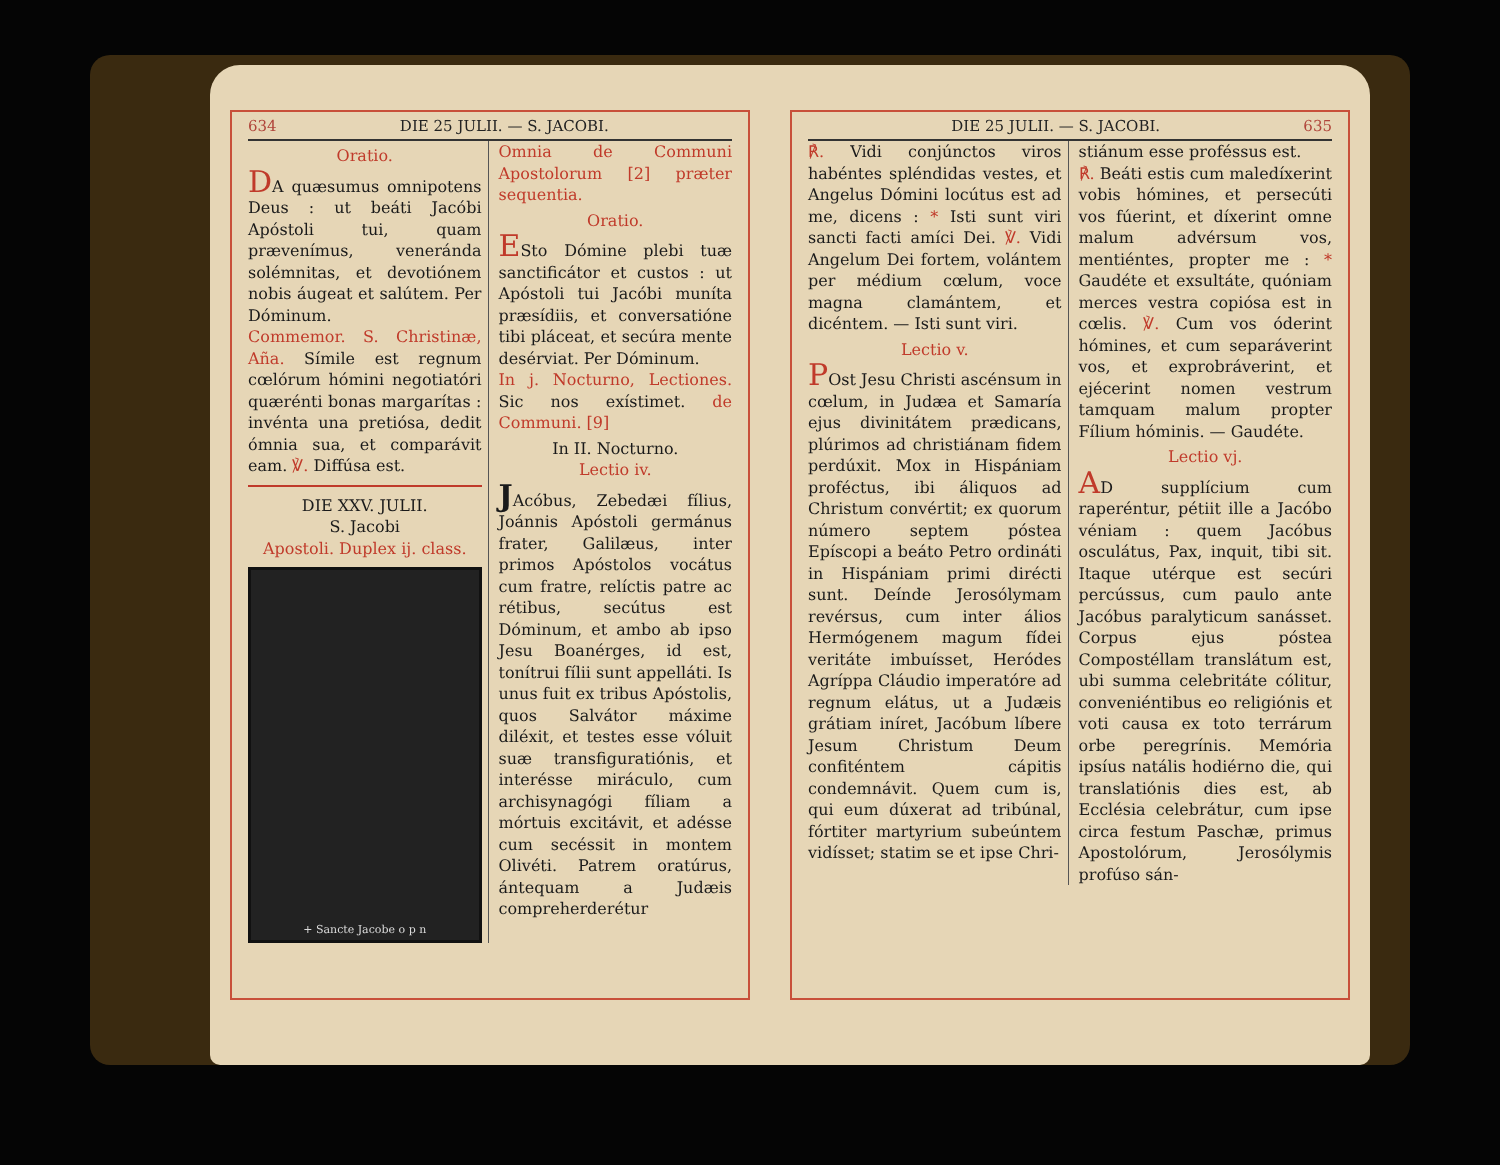634 DIE 25 JULII. — S. JACOBI.
Oratio.
DA quæsumus omnipotens Deus : ut beáti Jacóbi Apóstoli tui, quam prævenímus, veneránda solémnitas, et devotiónem nobis áugeat et salútem. Per Dóminum.
Commemor. S. Christinæ, Aña. Símile est regnum cœlórum hómini negotiatóri quærénti bonas margarítas : invénta una pretiósa, dedit ómnia sua, et comparávit eam. ℣. Diffúsa est.
DIE XXV. JULII.
S. Jacobi
Apostoli. Duplex ij. class.
+ Sancte Jacobe o p n
Omnia de Communi Apostolorum [2] præter sequentia.
Oratio.
ESto Dómine plebi tuæ sanctificátor et custos : ut Apóstoli tui Jacóbi muníta præsídiis, et conversatióne tibi pláceat, et secúra mente desérviat. Per Dóminum.
In j. Nocturno, Lectiones. Sic nos exístimet. de Communi. [9]
In II. Nocturno.
Lectio iv.
JAcóbus, Zebedæi fílius, Joánnis Apóstoli germánus frater, Galilæus, inter primos Apóstolos vocátus cum fratre, relíctis patre ac rétibus, secútus est Dóminum, et ambo ab ipso Jesu Boanérges, id est, tonítrui fílii sunt appelláti. Is unus fuit ex tribus Apóstolis, quos Salvátor máxime diléxit, et testes esse vóluit suæ transfiguratiónis, et interésse miráculo, cum archisynagógi fíliam a mórtuis excitávit, et adésse cum secéssit in montem Olivéti. Patrem oratúrus, ántequam a Judæis compreherderétur
DIE 25 JULII. — S. JACOBI. 635
℟. Vidi conjúnctos viros habéntes spléndidas vestes, et Angelus Dómini locútus est ad me, dicens : * Isti sunt viri sancti facti amíci Dei. ℣. Vidi Angelum Dei fortem, volántem per médium cœlum, voce magna clamántem, et dicéntem. — Isti sunt viri.
Lectio v.
POst Jesu Christi ascénsum in cœlum, in Judæa et Samaría ejus divinitátem prædicans, plúrimos ad christiánam fidem perdúxit. Mox in Hispániam proféctus, ibi áliquos ad Christum convértit; ex quorum número septem póstea Epíscopi a beáto Petro ordináti in Hispániam primi dirécti sunt. Deínde Jerosólymam revérsus, cum inter álios Hermógenem magum fídei veritáte imbuísset, Heródes Agríppa Cláudio imperatóre ad regnum elátus, ut a Judæis grátiam iníret, Jacóbum líbere Jesum Christum Deum confiténtem cápitis condemnávit. Quem cum is, qui eum dúxerat ad tribúnal, fórtiter martyrium subeúntem vidísset; statim se et ipse Chri-
stiánum esse proféssus est.
℟. Beáti estis cum maledíxerint vobis hómines, et persecúti vos fúerint, et díxerint omne malum advérsum vos, mentiéntes, propter me : * Gaudéte et exsultáte, quóniam merces vestra copiósa est in cœlis. ℣. Cum vos óderint hómines, et cum separáverint vos, et exprobráverint, et ejécerint nomen vestrum tamquam malum propter Fílium hóminis. — Gaudéte.
Lectio vj.
AD supplícium cum raperéntur, pétiit ille a Jacóbo véniam : quem Jacóbus osculátus, Pax, inquit, tibi sit. Itaque utérque est secúri percússus, cum paulo ante Jacóbus paralyticum sanásset. Corpus ejus póstea Compostéllam translátum est, ubi summa celebritáte cólitur, conveniéntibus eo religiónis et voti causa ex toto terrárum orbe peregrínis. Memória ipsíus natális hodiérno die, qui translatiónis dies est, ab Ecclésia celebrátur, cum ipse circa festum Paschæ, primus Apostolórum, Jerosólymis profúso sán-